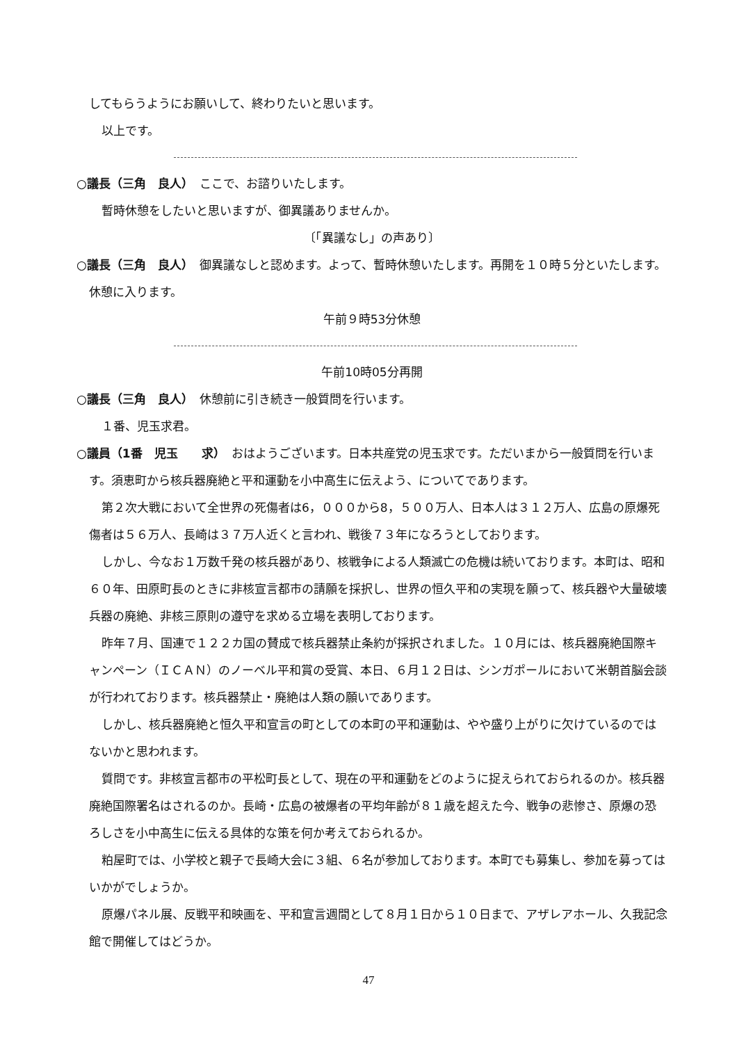してもらうようにお願いして、終わりたいと思います。
以上です。
○議長（三角　良人）　ここで、お諮りいたします。
暫時休憩をしたいと思いますが、御異議ありませんか。
〔「異議なし」の声あり〕
○議長（三角　良人）　御異議なしと認めます。よって、暫時休憩いたします。再開を１０時５分といたします。休憩に入ります。
午前９時53分休憩
午前10時05分再開
○議長（三角　良人）　休憩前に引き続き一般質問を行います。
１番、児玉求君。
○議員（1番　児玉　　求）　おはようございます。日本共産党の児玉求です。ただいまから一般質問を行います。須恵町から核兵器廃絶と平和運動を小中高生に伝えよう、についてであります。
第２次大戦において全世界の死傷者は6，０００から8，５００万人、日本人は３１２万人、広島の原爆死傷者は５６万人、長崎は３７万人近くと言われ、戦後７３年になろうとしております。
しかし、今なお１万数千発の核兵器があり、核戦争による人類滅亡の危機は続いております。本町は、昭和６０年、田原町長のときに非核宣言都市の請願を採択し、世界の恒久平和の実現を願って、核兵器や大量破壊兵器の廃絶、非核三原則の遵守を求める立場を表明しております。
昨年７月、国連で１２２カ国の賛成で核兵器禁止条約が採択されました。１０月には、核兵器廃絶国際キャンペーン（ＩＣＡＮ）のノーベル平和賞の受賞、本日、６月１２日は、シンガポールにおいて米朝首脳会談が行われております。核兵器禁止・廃絶は人類の願いであります。
しかし、核兵器廃絶と恒久平和宣言の町としての本町の平和運動は、やや盛り上がりに欠けているのではないかと思われます。
質問です。非核宣言都市の平松町長として、現在の平和運動をどのように捉えられておられるのか。核兵器廃絶国際署名はされるのか。長崎・広島の被爆者の平均年齢が８１歳を超えた今、戦争の悲惨さ、原爆の恐ろしさを小中高生に伝える具体的な策を何か考えておられるか。
粕屋町では、小学校と親子で長崎大会に３組、６名が参加しております。本町でも募集し、参加を募ってはいかがでしょうか。
原爆パネル展、反戦平和映画を、平和宣言週間として８月１日から１０日まで、アザレアホール、久我記念館で開催してはどうか。
47